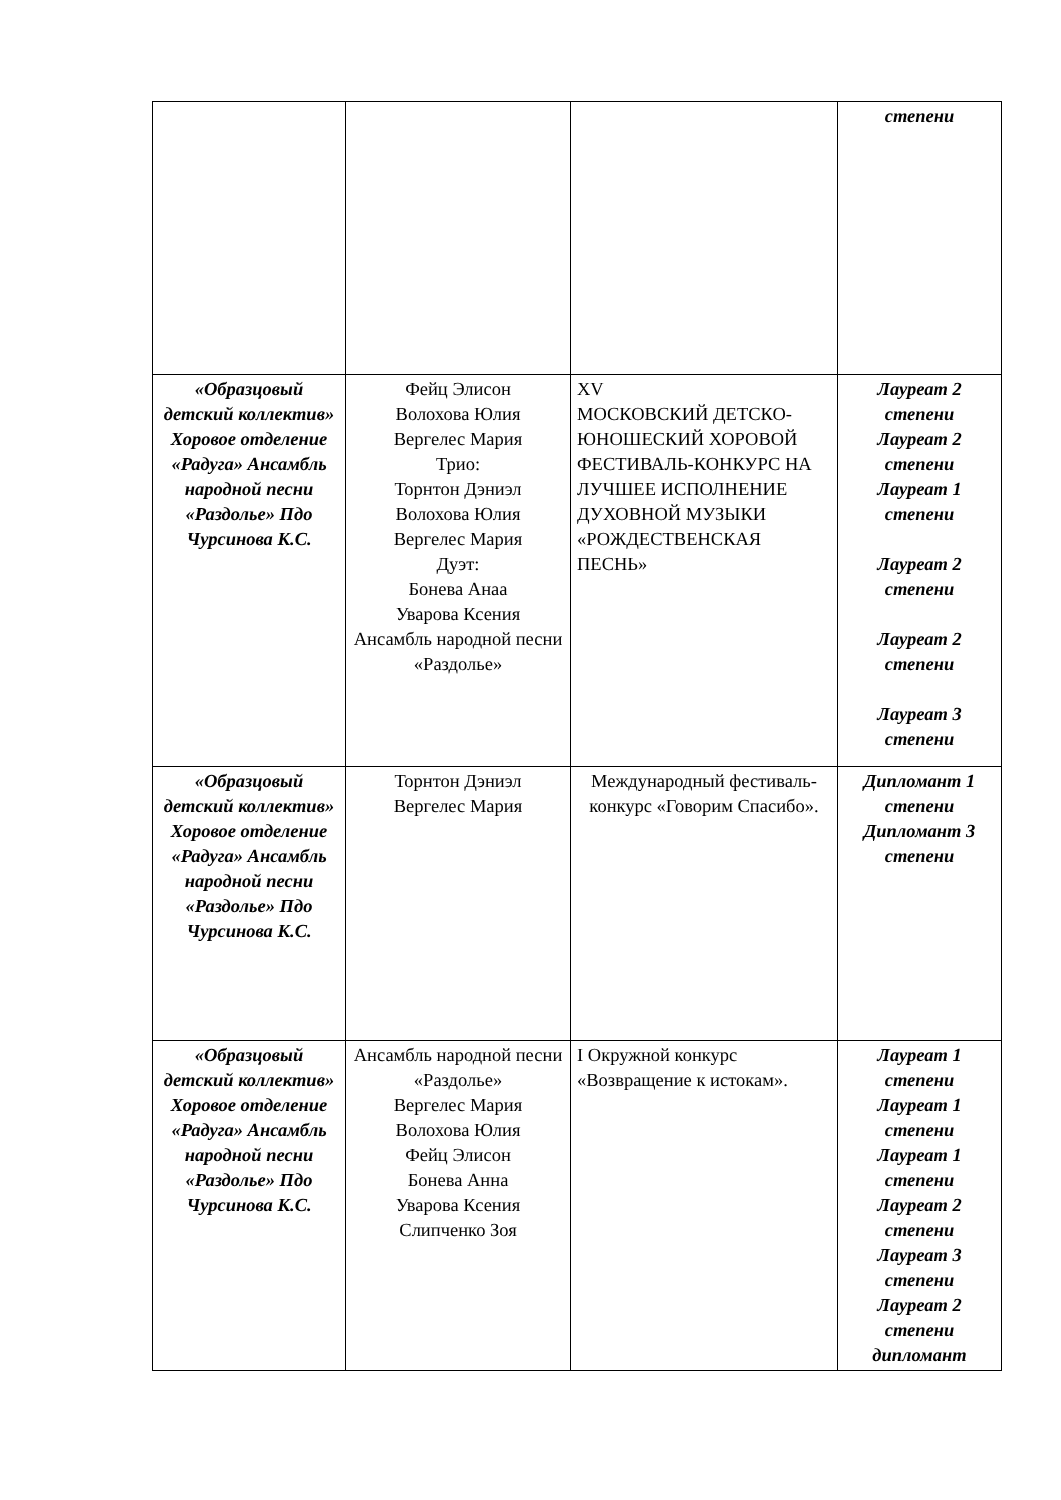| | | | степени |
| «Образцовый детский коллектив» Хоровое отделение «Радуга» Ансамбль народной песни «Раздолье» Пдо Чурсинова К.С. | Фейц Элисон Волохова Юлия Вергелес Мария Трио: Торнтон Дэниэл Волохова Юлия Вергелес Мария Дуэт: Бонева Анаа Уварова Ксения Ансамбль народной песни «Раздолье» | XV МОСКОВСКИЙ ДЕТСКО-ЮНОШЕСКИЙ ХОРОВОЙ ФЕСТИВАЛЬ-КОНКУРС НА ЛУЧШЕЕ ИСПОЛНЕНИЕ ДУХОВНОЙ МУЗЫКИ «РОЖДЕСТВЕНСКАЯ ПЕСНЬ» | Лауреат 2 степени Лауреат 2 степени Лауреат 1 степени Лауреат 2 степени Лауреат 2 степени Лауреат 3 степени |
| «Образцовый детский коллектив» Хоровое отделение «Радуга» Ансамбль народной песни «Раздолье» Пдо Чурсинова К.С. | Торнтон Дэниэл Вергелес Мария | Международный фестиваль-конкурс «Говорим Спасибо». | Дипломант 1 степени Дипломант 3 степени |
| «Образцовый детский коллектив» Хоровое отделение «Радуга» Ансамбль народной песни «Раздолье» Пдо Чурсинова К.С. | Ансамбль народной песни «Раздолье» Вергелес Мария Волохова Юлия Фейц Элисон Бонева Анна Уварова Ксения Слипченко Зоя | I Окружной конкурс «Возвращение к истокам». | Лауреат 1 степени Лауреат 1 степени Лауреат 1 степени Лауреат 2 степени Лауреат 3 степени Лауреат 2 степени дипломант |